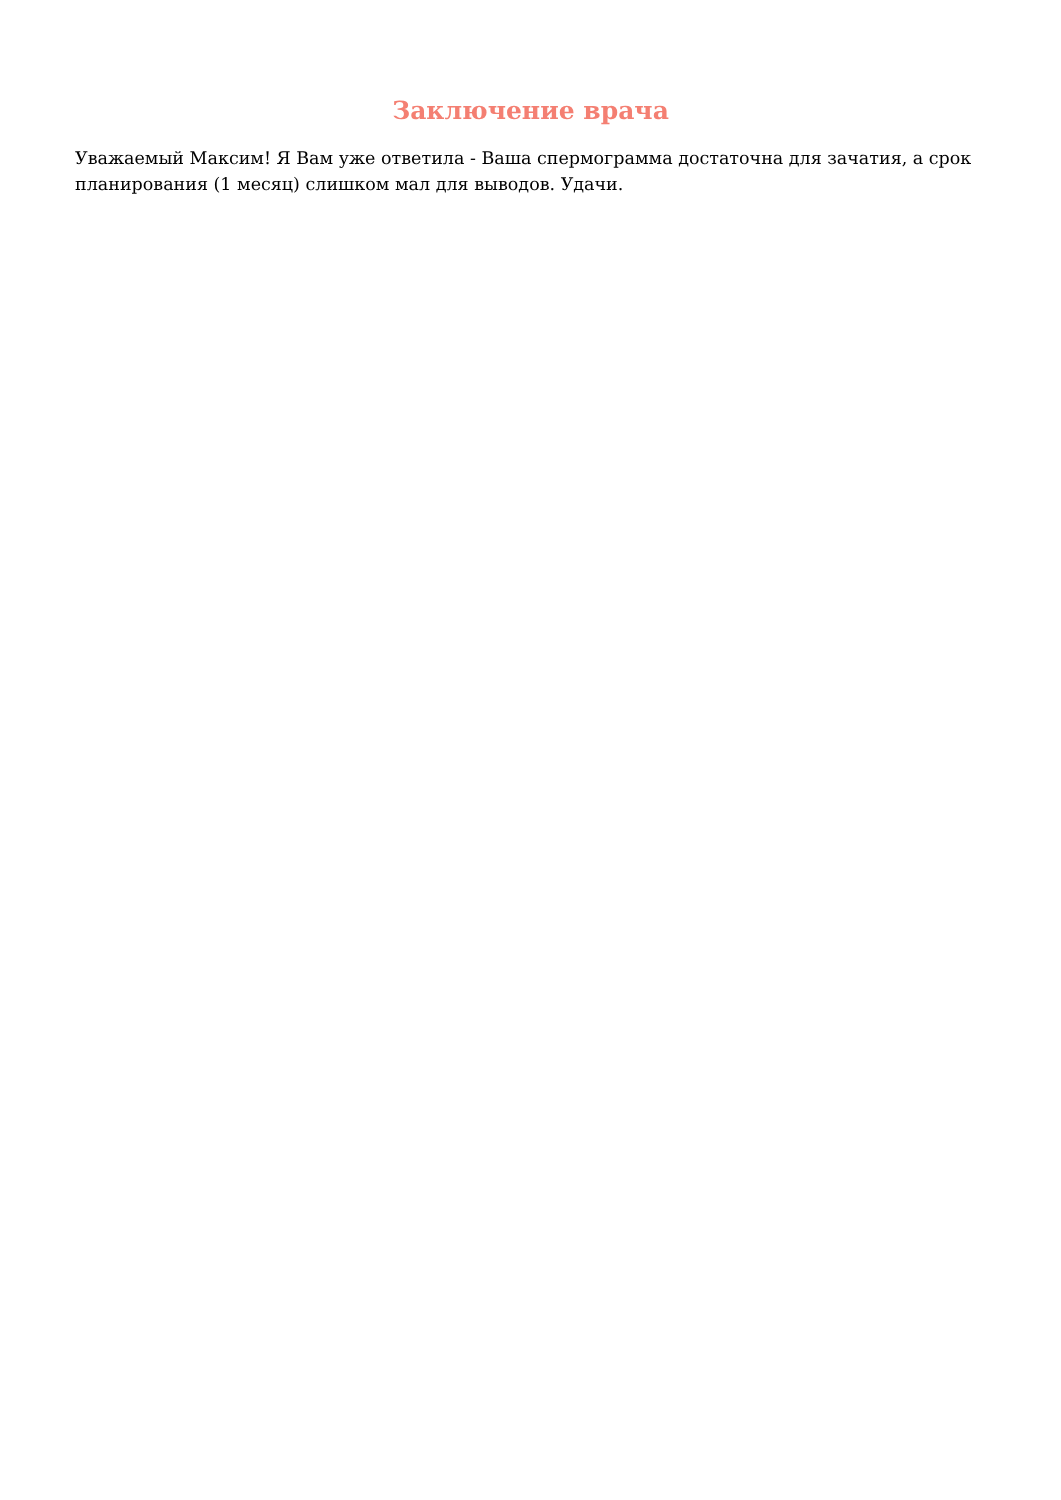Заключение врача
Уважаемый Максим! Я Вам уже ответила - Ваша спермограмма достаточна для зачатия, а срок планирования (1 месяц) слишком мал для выводов. Удачи.